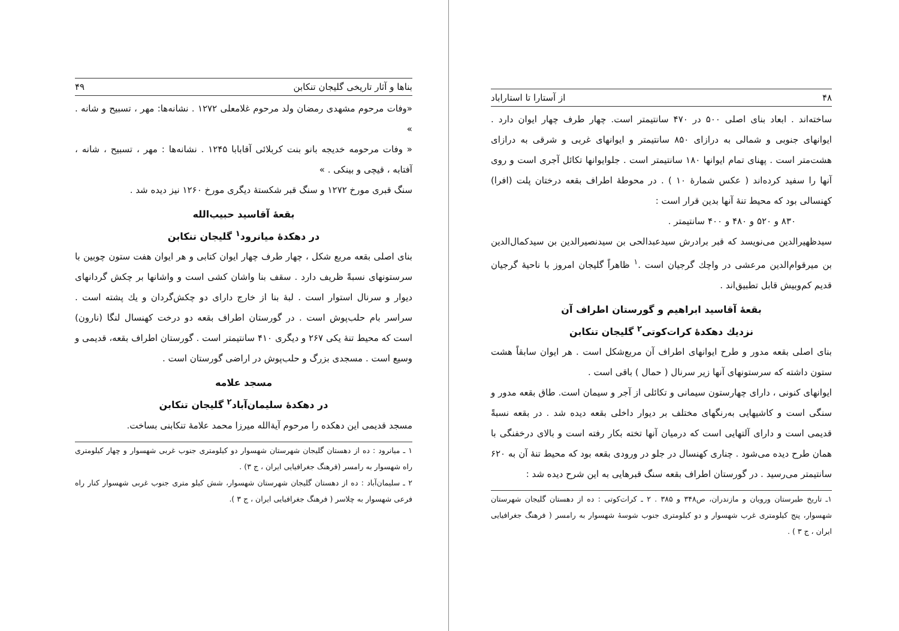بناها و آثار تاریخی گلیجان تنکابن ۴۹
«وفات مرحوم مشهدی رمضان ولد مرحوم غلامعلی ۱۲۷۲ . نشانه‌ها: مهر ، تسبیح و شانه . »
« وفات مرحومه خدیجه بانو بنت کربلائی آقابابا ۱۲۴۵ . نشانه‌ها : مهر ، تسبیح ، شانه ، آفتابه ، قیچی و بینکی . »
سنگ قبری مورخ ۱۲۷۲ و سنگ قبر شکستهٔ دیگری مورخ ۱۲۶۰ نیز دیده شد .
بقعهٔ آقاسید حبیب‌الله
در دهکدهٔ میانرود<sup>۱</sup> گلیجان تنکابن
بنای اصلی بقعه مربع شکل ، چهار طرف چهار ایوان کتابی و هر ایوان هفت ستون چوبین با سرستونهای نسبةً ظریف دارد . سقف بنا واشان کشی است و واشانها بر چکش گردانهای دیوار و سرنال استوار است . لبهٔ بنا از خارج دارای دو چکش‌گردان و یك پشته است . سراسر بام حلب‌پوش است . در گورستان اطراف بقعه دو درخت کهنسال لنگا (نارون) است که محیط تنهٔ یکی ۲۶۷ و دیگری ۴۱۰ سانتیمتر است . گورستان اطراف بقعه، قدیمی و وسیع است . مسجدی بزرگ و حلب‌پوش در اراضی گورستان است .
مسجد علامه
در دهکدهٔ سلیمان‌آباد<sup>۲</sup> گلیجان تنکابن
مسجد قدیمی این دهکده را مرحوم آیة‌الله میرزا محمد علامهٔ تنکابنی بساخت.
۱ ـ میانرود : ده از دهستان گلیجان شهرستان شهسوار دو کیلومتری جنوب غربی شهسوار و چهار کیلومتری راه شهسوار به رامسر (فرهنگ جغرافیایی ایران ، ج ۳) .
۲ ـ سلیمان‌آباد : ده از دهستان گلیجان شهرستان شهسوار، شش کیلو متری جنوب غربی شهسوار کنار راه فرعی شهسوار به چلاسر ( فرهنگ جغرافیایی ایران ، ج ۳ ).
۴۸ از آستارا تا استاراباد
ساخته‌اند . ابعاد بنای اصلی ۵۰۰ در ۴۷۰ سانتیمتر است. چهار طرف چهار ایوان دارد . ایوانهای جنوبی و شمالی به درازای ۸۵۰ سانتیمتر و ایوانهای غربی و شرقی به درازای هشت‌متر است . پهنای تمام ایوانها ۱۸۰ سانتیمتر است . جلوایوانها تکائل آجری است و روی آنها را سفید کرده‌اند ( عکس شمارهٔ ۱۰ ) . در محوطهٔ اطراف بقعه درختان پلت (افرا) کهنسالی بود که محیط تنهٔ آنها بدین قرار است :
۸۳۰ و ۵۲۰ و ۴۸۰ و ۴۰۰ سانتیمتر .
سیدظهیرالدین می‌نویسد که قبر برادرش سیدعبدالحی بن سیدنصیرالدین بن سیدکمال‌الدین بن میرقوام‌الدین مرعشی در واچك گرجیان است .<sup>۱</sup> ظاهراً گلیجان امروز با ناحیهٔ گرجیان قدیم کم‌وبیش قابل تطبیق‌اند .
بقعهٔ آقاسید ابراهیم و گورستان اطراف آن
نزدیك دهکدهٔ کرات‌کوتی<sup>۲</sup> گلیجان تنکابن
بنای اصلی بقعه مدور و طرح ایوانهای اطراف آن مربع‌شکل است . هر ایوان سابقاً هشت ستون داشته که سرستونهای آنها زیر سرنال ( حمال ) باقی است .
ایوانهای کنونی ، دارای چهارستون سیمانی و تکائلی از آجر و سیمان است. طاق بقعه مدور و سنگی است و کاشیهایی به‌رنگهای مختلف بر دیوار داخلی بقعه دیده شد . در بقعه نسبةً قدیمی است و دارای آلتهایی است که درمیان آنها تخته بکار رفته است و بالای درخفنگی با همان طرح دیده می‌شود . چناری کهنسال در جلو در ورودی بقعه بود که محیط تنهٔ آن به ۶۲۰ سانتیمتر می‌رسید . در گورستان اطراف بقعه سنگ قبرهایی به این شرح دیده شد :
۱ـ تاریخ طبرستان ورویان و مازندران، ص۳۴۸ و ۳۸۵ . ۲ ـ کرات‌کوتی : ده از دهستان گلیجان شهرستان شهسوار، پنج کیلومتری غرب شهسوار و دو کیلومتری جنوب شوسهٔ شهسوار به رامسر ( فرهنگ جغرافیایی ایران ، ج ۳ ) .